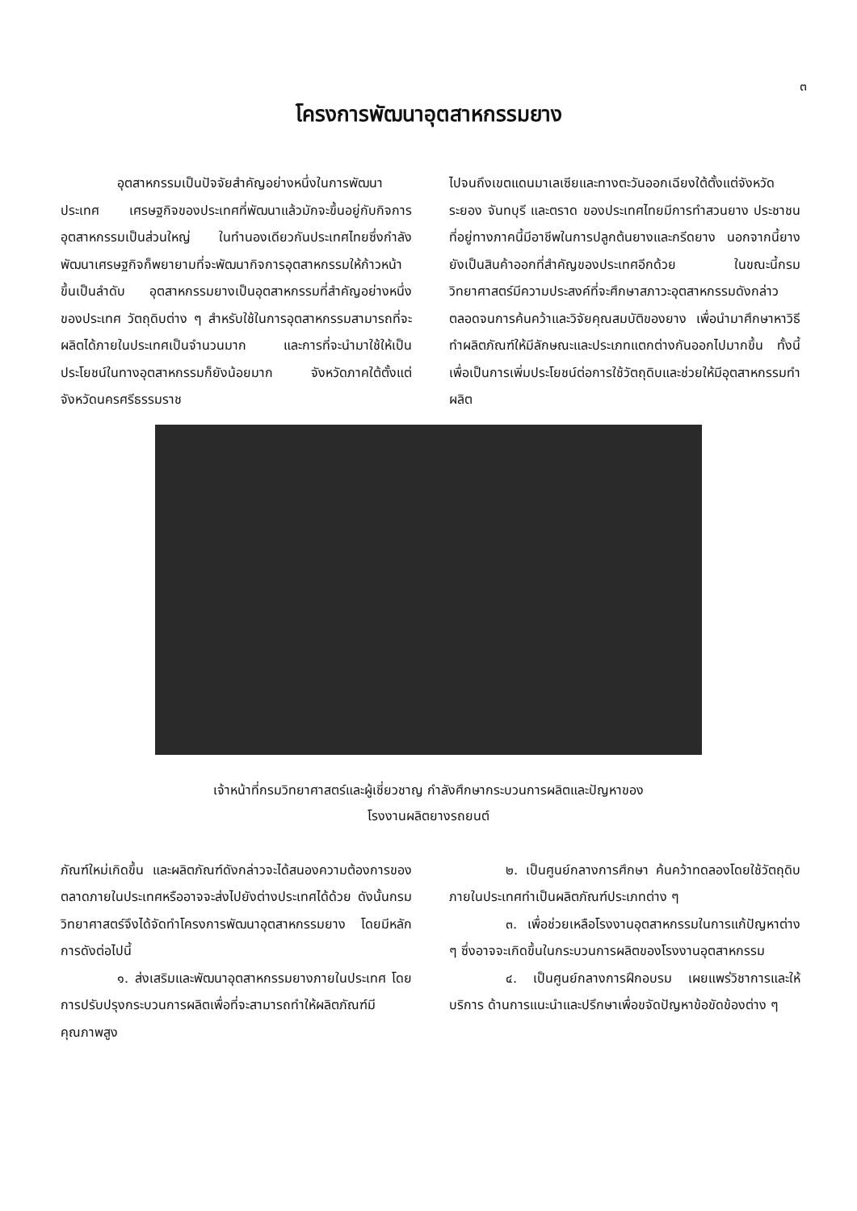๓
โครงการพัฒนาอุตสาหกรรมยาง
อุตสาหกรรมเป็นปัจจัยสำคัญอย่างหนึ่งในการพัฒนาประเทศ เศรษฐกิจของประเทศที่พัฒนาแล้วมักจะขึ้นอยู่กับกิจการอุตสาหกรรมเป็นส่วนใหญ่ ในทำนองเดียวกันประเทศไทยซึ่งกำลังพัฒนาเศรษฐกิจก็พยายามที่จะพัฒนากิจการอุตสาหกรรมให้ก้าวหน้าขึ้นเป็นลำดับ อุตสาหกรรมยางเป็นอุตสาหกรรมที่สำคัญอย่างหนึ่งของประเทศ วัตถุดิบต่าง ๆ สำหรับใช้ในการอุตสาหกรรมสามารถที่จะผลิตได้ภายในประเทศเป็นจำนวนมาก และการที่จะนำมาใช้ให้เป็นประโยชน์ในทางอุตสาหกรรมก็ยังน้อยมาก จังหวัดภาคใต้ตั้งแต่จังหวัดนครศรีธรรมราช
ไปจนถึงเขตแดนมาเลเซียและทางตะวันออกเฉียงใต้ตั้งแต่จังหวัดระยอง จันทบุรี และตราด ของประเทศไทยมีการทำสวนยาง ประชาชนที่อยู่ทางภาคนี้มีอาชีพในการปลูกต้นยางและกรีดยาง นอกจากนี้ยางยังเป็นสินค้าออกที่สำคัญของประเทศอีกด้วย ในขณะนี้กรมวิทยาศาสตร์มีความประสงค์ที่จะศึกษาสภาวะอุตสาหกรรมดังกล่าวตลอดจนการค้นคว้าและวิจัยคุณสมบัติของยาง เพื่อนำมาศึกษาหาวิธีทำผลิตภัณฑ์ให้มีลักษณะและประเภทแตกต่างกันออกไปมากขึ้น ทั้งนี้เพื่อเป็นการเพิ่มประโยชน์ต่อการใช้วัตถุดิบและช่วยให้มีอุตสาหกรรมทำผลิต
เจ้าหน้าที่กรมวิทยาศาสตร์และผู้เชี่ยวชาญ กำลังศึกษากระบวนการผลิตและปัญหาของ
โรงงานผลิตยางรถยนต์
ภัณฑ์ใหม่เกิดขึ้น และผลิตภัณฑ์ดังกล่าวจะได้สนองความต้องการของตลาดภายในประเทศหรืออาจจะส่งไปยังต่างประเทศได้ด้วย ดังนั้นกรมวิทยาศาสตร์จึงได้จัดทำโครงการพัฒนาอุตสาหกรรมยาง โดยมีหลักการดังต่อไปนี้
๑. ส่งเสริมและพัฒนาอุตสาหกรรมยางภายในประเทศ โดยการปรับปรุงกระบวนการผลิตเพื่อที่จะสามารถทำให้ผลิตภัณฑ์มีคุณภาพสูง
๒. เป็นศูนย์กลางการศึกษา ค้นคว้าทดลองโดยใช้วัตถุดิบภายในประเทศทำเป็นผลิตภัณฑ์ประเภทต่าง ๆ
๓. เพื่อช่วยเหลือโรงงานอุตสาหกรรมในการแก้ปัญหาต่าง ๆ ซึ่งอาจจะเกิดขึ้นในกระบวนการผลิตของโรงงานอุตสาหกรรม
๔. เป็นศูนย์กลางการฝึกอบรม เผยแพร่วิชาการและให้บริการ ด้านการแนะนำและปรึกษาเพื่อขจัดปัญหาข้อขัดข้องต่าง ๆ